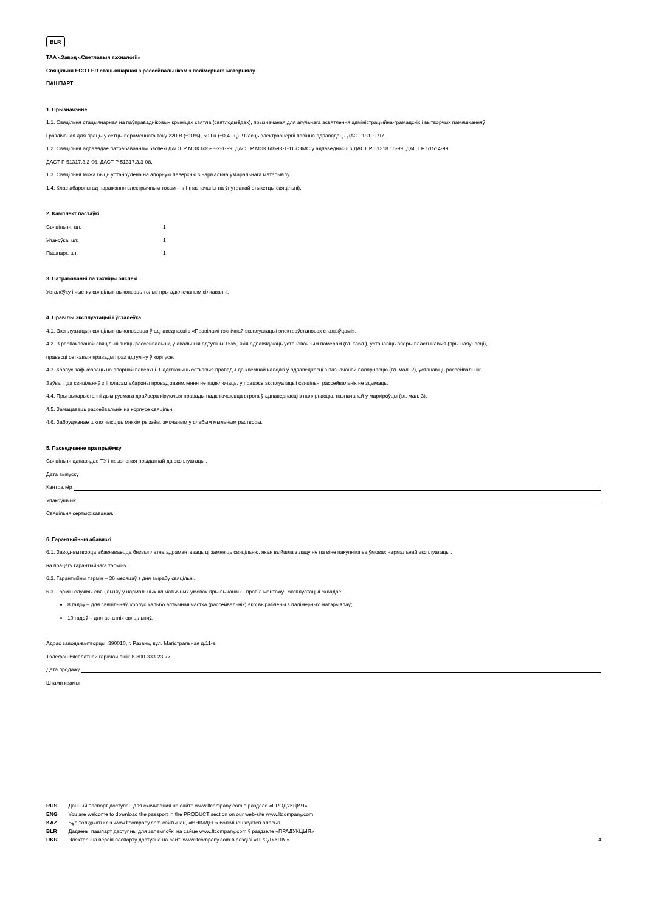BLR
ТАА «Завод «Светлавыя тэхналогіі»
Свяцільня ECO LED стацыянарная з рассейвальнікам з палімернага матэрыялу
ПАШПАРТ
1. Прызначэнне
1.1. Свяцільня стацыянарная на паўправадніковых крыніцах святла (святлодыёдах), прызначаная для агульнага асвятлення адміністрацыйна-грамадскіх і вытворчых памяшканняў
і разлічаная для працы ў сетцы пераменнага току 220 В (±10%), 50 Гц (±0,4 Гц). Якасць электраэнергіі павінна адпавядаць ДАСТ 13109-97.
1.2. Свяцільня адпавядае патрабаванням бяспекі ДАСТ Р МЭК 60598-2-1-99, ДАСТ Р МЭК 60598-1-11 і ЭМС у адпаведнасці з ДАСТ Р 51318.15-99, ДАСТ Р 51514-99,
ДАСТ Р 51317.3.2-06, ДАСТ Р 51317.3.3-08.
1.3. Свяцільня можа быць устаноўлена на апорную паверхню з нармальна ўзгаральнага матэрыялу.
1.4. Клас абароны ад паражэння электрычным токам – I/II (пазначаны на ўнутранай этыкетцы свяцільні).
2. Камплект пастаўкі
| Свяцільня, шт. | 1 |
| Упакоўка, шт. | 1 |
| Пашпарт, шт. | 1 |
3. Патрабаванні па тэхніцы бяспекі
Усталёўку і чыстку свяцільні выконваць толькі пры адключаным сілкаванні.
4. Правілы эксплуатацыі і ўсталёўка
4.1. Эксплуатацыя свяцільні выконваецца ў адпаведнасці з «Правіламі тэхнічнай эксплуатацыі электраўстановак спажыўцамі».
4.2. З распакаванай свяцільні зняць рассейвальнік, у авальныя адтуліны 15х5, якія адпавядаюць установачным памерам (гл. табл.), устанавіць апоры пластыкавыя (пры наяўнасці),
правесці сеткавыя правады праз адтуліну ў корпусе.
4.3. Корпус зафіксаваць на апорнай паверхні. Падключыць сеткавыя правады да клемнай калодкі ў адпаведнасці з пазначанай палярнасцю (гл. мал. 2), устанавіць рассейвальнік.
Заўвагі: да свяцільняў з II класам абароны провад зазямлення не падключаць, у працэсе эксплуатацыі свяцільні рассейвальнік не здымаць.
4.4. Пры выкарыстанні дыміруемага драйвера кіруючыя правады падключаюцца строга ў адпаведнасці з палярнасцю, пазначанай у маркіроўцы (гл. мал. 3).
4.5. Замацаваць рассейвальнік на корпусе свяцільні.
4.6. Забруджанае шкло чысціць мяккім рыззём, змочаным у слабым мыльным растворы.
5. Пасведчанне пра прыёмку
Свяцільня адпавядае ТУ і прызнаная прыдатнай да эксплуатацыі.
Дата выпуску
Кантралёр
Упакоўшчык
Свяцільня сертыфікаваная.
6. Гарантыйныя абавязкі
6.1. Завод-вытворца абавязваецца бязвыплатна адрамантаваць ці замяніць свяцільню, якая выйшла з ладу не па віне пакупніка ва ўмовах нармальнай эксплуатацыі,
на працягу гарантыйнага тэрміну.
6.2. Гарантыйны тэрмін – 36 месяцаў з дня вырабу свяцільні.
6.3. Тэрмін службы свяцільняў у нармальных кліматычных умовах пры выкананні правіл мантажу і эксплуатацыі складае:
8 гадоў – для свяцільняў, корпус і/альбо аптычная частка (рассейвальнік) якіх выраблены з палімерных матэрыялаў;
10 гадоў – для астатніх свяцільняў.
Адрас завода-вытворцы: 390010, г. Разань, вул. Магістральная д.11-а.
Тэлефон бясплатнай гарачай лініі: 8-800-333-23-77.
Дата продажу
Штамп крамы
RUS Данный паспорт доступен для скачивания на сайте www.ltcompany.com в разделе «ПРОДУКЦИЯ»
ENG You are welcome to download the passport in the PRODUCT section on our web-site www.ltcompany.com
KAZ Бұл төлқұжаты сіз www.ltcompany.com сайтынан, «ӨНІМДЕР» бөлімінен жүктеп аласыз
BLR Дадзены пашпарт даступны для запампоўкі на сайце www.ltcompany.com ў раздзеле «ПРАДУКЦЫЯ»
UKR Электронна версія паспорту доступна на сайті www.ltcompany.com в розділі «ПРОДУКЦІЯ»
4